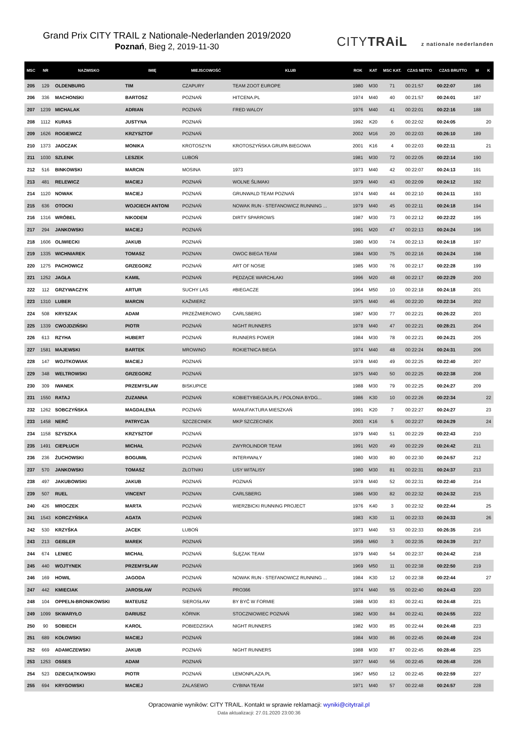Grand Prix CITY TRAIL z Nationale-Nederlanden 2019/2020
Poznań, Bieg 2, 2019-11-30
CITYTRAiL z nationale nederlanden
| MSC | NR | NAZWISKO | IMIĘ | MIEJSCOWOŚĆ | KLUB | ROK | KAT | MSC KAT. | CZAS NETTO | CZAS BRUTTO | M | K |
| --- | --- | --- | --- | --- | --- | --- | --- | --- | --- | --- | --- | --- |
| 205 | 129 | OLDENBURG | TIM | CZAPURY | TEAM ZOOT EUROPE | 1980 | M30 | 71 | 00:21:57 | 00:22:07 | 186 | |
| 206 | 336 | MACHONSKI | BARTOSZ | POZNAŃ | HITCENA.PL | 1974 | M40 | 40 | 00:21:57 | 00:24:01 | 187 | |
| 207 | 1239 | MICHALAK | ADRIAN | POZNAŃ | FRED WALOY | 1976 | M40 | 41 | 00:22:01 | 00:22:16 | 188 | |
| 208 | 1112 | KURAS | JUSTYNA | POZNAŃ | | 1992 | K20 | 6 | 00:22:02 | 00:24:05 | | 20 |
| 209 | 1626 | ROGIEWICZ | KRZYSZTOF | POZNAŃ | | 2002 | M16 | 20 | 00:22:03 | 00:26:10 | 189 | |
| 210 | 1373 | JADCZAK | MONIKA | KROTOSZYN | KROTOSZYŃSKA GRUPA BIEGOWA | 2001 | K16 | 4 | 00:22:03 | 00:22:11 | | 21 |
| 211 | 1030 | SZLENK | LESZEK | LUBOŃ | | 1981 | M30 | 72 | 00:22:05 | 00:22:14 | 190 | |
| 212 | 516 | BINKOWSKI | MARCIN | MOSINA | 1973 | 1973 | M40 | 42 | 00:22:07 | 00:24:13 | 191 | |
| 213 | 481 | RELEWICZ | MACIEJ | POZNAŃ | WOLNE ŚLIMAKI | 1979 | M40 | 43 | 00:22:09 | 00:24:12 | 192 | |
| 214 | 1120 | NOWAK | MACIEJ | POZNAŃ | GRUNWALD TEAM POZNAŃ | 1974 | M40 | 44 | 00:22:10 | 00:24:11 | 193 | |
| 215 | 636 | OTOCKI | WOJCIECH ANTONI | POZNAŃ | NOWAK RUN - STEFANOWICZ RUNNING ... | 1979 | M40 | 45 | 00:22:11 | 00:24:18 | 194 | |
| 216 | 1316 | WRÓBEL | NIKODEM | POZNAŃ | DIRTY SPARROWS | 1987 | M30 | 73 | 00:22:12 | 00:22:22 | 195 | |
| 217 | 294 | JANKOWSKI | MACIEJ | POZNAŃ | | 1991 | M20 | 47 | 00:22:13 | 00:24:24 | 196 | |
| 218 | 1606 | OLIWIECKI | JAKUB | POZNAŃ | | 1980 | M30 | 74 | 00:22:13 | 00:24:18 | 197 | |
| 219 | 1335 | WICHNIAREK | TOMASZ | POZNAN | OWOC BIEGA TEAM | 1984 | M30 | 75 | 00:22:16 | 00:24:24 | 198 | |
| 220 | 1275 | PACHOWICZ | GRZEGORZ | POZNAŃ | ART OF NOSIE | 1985 | M30 | 76 | 00:22:17 | 00:22:28 | 199 | |
| 221 | 1252 | JAGŁA | KAMIL | POZNAŃ | PĘDZĄCE WARCHLAKI | 1996 | M20 | 48 | 00:22:17 | 00:22:29 | 200 | |
| 222 | 112 | GRZYWACZYK | ARTUR | SUCHY LAS | #BIEGACZE | 1964 | M50 | 10 | 00:22:18 | 00:24:18 | 201 | |
| 223 | 1310 | LUBER | MARCIN | KAŹMIERZ | | 1975 | M40 | 46 | 00:22:20 | 00:22:34 | 202 | |
| 224 | 508 | KRYSZAK | ADAM | PRZEŹMIEROWO | CARLSBERG | 1987 | M30 | 77 | 00:22:21 | 00:26:22 | 203 | |
| 225 | 1339 | CWOJDZIŃSKI | PIOTR | POZNAŃ | NIGHT RUNNERS | 1978 | M40 | 47 | 00:22:21 | 00:28:21 | 204 | |
| 226 | 613 | RZYHA | HUBERT | POZNAŃ | RUNNERS POWER | 1984 | M30 | 78 | 00:22:21 | 00:24:21 | 205 | |
| 227 | 1581 | MAJEWSKI | BARTEK | MROWINO | ROKIETNICA BIEGA | 1974 | M40 | 48 | 00:22:24 | 00:24:31 | 206 | |
| 228 | 147 | WOJTKOWIAK | MACIEJ | POZNAŃ | | 1978 | M40 | 49 | 00:22:25 | 00:22:40 | 207 | |
| 229 | 348 | WELTROWSKI | GRZEGORZ | POZNAŃ | | 1975 | M40 | 50 | 00:22:25 | 00:22:38 | 208 | |
| 230 | 309 | IWANEK | PRZEMYSLAW | BISKUPICE | | 1988 | M30 | 79 | 00:22:25 | 00:24:27 | 209 | |
| 231 | 1550 | RATAJ | ZUZANNA | POZNAŃ | KOBIETYBIEGAJA.PL / POLONIA BYDG... | 1986 | K30 | 10 | 00:22:26 | 00:22:34 | | 22 |
| 232 | 1262 | SOBCZYŃSKA | MAGDALENA | POZNAŃ | MANUFAKTURA MIESZKAŃ | 1991 | K20 | 7 | 00:22:27 | 00:24:27 | | 23 |
| 233 | 1458 | NERĆ | PATRYCJA | SZCZECINEK | MKP SZCZECINEK | 2003 | K16 | 5 | 00:22:27 | 00:24:29 | | 24 |
| 234 | 1158 | SZYSZKA | KRZYSZTOF | POZNAŃ | | 1979 | M40 | 51 | 00:22:29 | 00:22:43 | 210 | |
| 235 | 1491 | CIEPŁUCH | MICHAŁ | POZNAŃ | ZWYROLINDOR TEAM | 1991 | M20 | 49 | 00:22:29 | 00:24:42 | 211 | |
| 236 | 236 | ŻUCHOWSKI | BOGUMIŁ | POZNAŃ | INTER#WAŁY | 1980 | M30 | 80 | 00:22:30 | 00:24:57 | 212 | |
| 237 | 570 | JANKOWSKI | TOMASZ | ZŁOTNIKI | LISY WITALISY | 1980 | M30 | 81 | 00:22:31 | 00:24:37 | 213 | |
| 238 | 497 | JAKUBOWSKI | JAKUB | POZNAŃ | POZNAŃ | 1978 | M40 | 52 | 00:22:31 | 00:22:40 | 214 | |
| 239 | 507 | RUEL | VINCENT | POZNAN | CARLSBERG | 1986 | M30 | 82 | 00:22:32 | 00:24:32 | 215 | |
| 240 | 426 | MROCZEK | MARTA | POZNAŃ | WIERZBICKI RUNNING PROJECT | 1976 | K40 | 3 | 00:22:32 | 00:22:44 | | 25 |
| 241 | 1543 | KORCZYŃSKA | AGATA | POZNAŃ | | 1983 | K30 | 11 | 00:22:33 | 00:24:33 | | 26 |
| 242 | 530 | KRZYŚKA | JACEK | LUBOŃ | | 1973 | M40 | 53 | 00:22:33 | 00:26:35 | 216 | |
| 243 | 213 | GEISLER | MAREK | POZNAŃ | | 1959 | M60 | 3 | 00:22:35 | 00:24:39 | 217 | |
| 244 | 674 | LENIEC | MICHAŁ | POZNAŃ | ŚLĘZAK TEAM | 1979 | M40 | 54 | 00:22:37 | 00:24:42 | 218 | |
| 245 | 440 | WOJTYNEK | PRZEMYSŁAW | POZNAŃ | | 1969 | M50 | 11 | 00:22:38 | 00:22:50 | 219 | |
| 246 | 169 | HOWIL | JAGODA | POZNAŃ | NOWAK RUN - STEFANOWICZ RUNNING ... | 1984 | K30 | 12 | 00:22:38 | 00:22:44 | | 27 |
| 247 | 442 | KMIECIAK | JAROSŁAW | POZNAŃ | PRO366 | 1974 | M40 | 55 | 00:22:40 | 00:24:43 | 220 | |
| 248 | 104 | OPPELN-BRONIKOWSKI | MATEUSZ | SIEROSŁAW | BY BYĆ W FORMIE | 1988 | M30 | 83 | 00:22:41 | 00:24:48 | 221 | |
| 249 | 1099 | SKWARYŁO | DARIUSZ | KÓRNIK | STOCZNIOWIEC POZNAŃ | 1982 | M30 | 84 | 00:22:41 | 00:24:55 | 222 | |
| 250 | 90 | SOBIECH | KAROL | POBIEDZISKA | NIGHT RUNNERS | 1982 | M30 | 85 | 00:22:44 | 00:24:48 | 223 | |
| 251 | 689 | KOŁOWSKI | MACIEJ | POZNAŃ | | 1984 | M30 | 86 | 00:22:45 | 00:24:49 | 224 | |
| 252 | 669 | ADAMCZEWSKI | JAKUB | POZNAŃ | NIGHT RUNNERS | 1988 | M30 | 87 | 00:22:45 | 00:28:46 | 225 | |
| 253 | 1253 | OSSES | ADAM | POZNAŃ | | 1977 | M40 | 56 | 00:22:45 | 00:26:48 | 226 | |
| 254 | 523 | DZIECIĄTKOWSKI | PIOTR | POZNAŃ | LEMONPLAZA.PL | 1967 | M50 | 12 | 00:22:45 | 00:22:59 | 227 | |
| 255 | 694 | KRYGOWSKI | MACIEJ | ZALASEWO | CYBINA TEAM | 1971 | M40 | 57 | 00:22:48 | 00:24:57 | 228 | |
Opracowanie wyników: CITY TRAIL. Kontakt w sprawie reklamacji: wyniki@citytrail.pl
Data aktualizacji: 27.01.2020 23:00:36